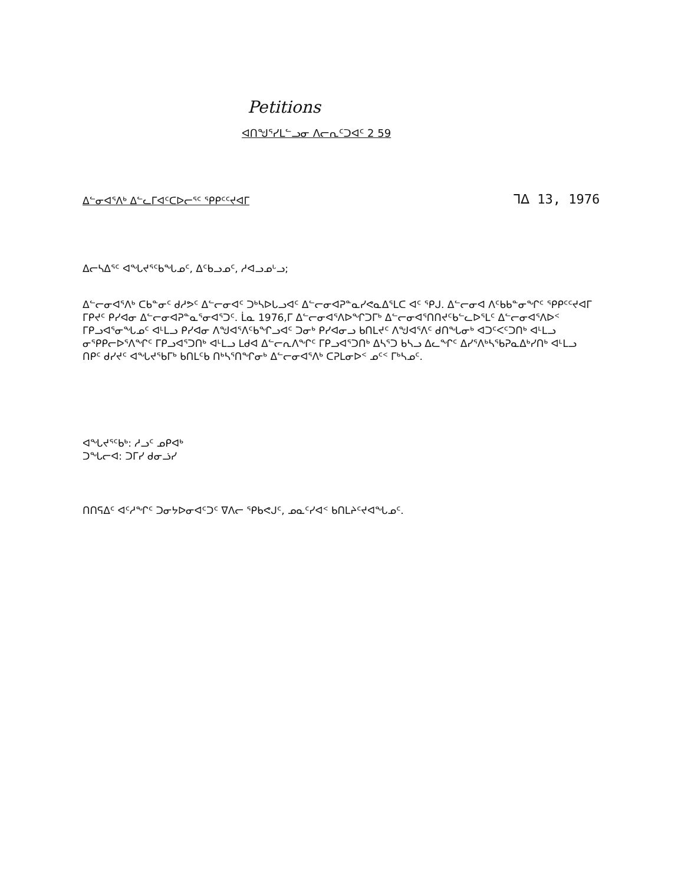Petitions
ᐊᑎᖑᕐᓯᒪᓪᓗᓂ ᐱᓕᕆᑦᑐᐊᑦ 2 59
ᐃᓪᓂᐊᕐᐱᒃ ᐃᓪᓚᒥᐊᑦᑕᐅᓕᕐᑦ ᕿᑭᑦᑦᔪᐊᒥ ᒣᐃ 13, 1976
ᐃᓕᓴᐃᕐᑦ ᐊᖓᔪᕐᑦᑲᖓᓄᑦ, ᐃᑦᑲᓗᓄᑦ, ᓱᐊᓗᓄᒡᓗ;
ᐃᓪᓕᓂᐊᕐᐱᒃ ᑕᑲᓐᓂᑦ ᑯᓱᕗᑦ ᐃᓪᓕᓂᐊᑦ ᑐᒃᓴᐅᒐᓗᐊᑦ ᐃᓪᓕᓂᐊᕈᓐᓇᓯᕙᓇᐃᕐᒪᑕ ᐊᑦ ᕿᒍ. ᐃᓪᓕᓂᐊ ᐱᑦᑲᑲᓐᓂᖏᑦ ᕿᑭᑦᑦᔪᐊᒥ ᒥᑭᔪᑦ ᑭᓯᐊᓂ ᐃᓪᓕᓂᐊᕈᓐᓇᕐᓂᐊᕐᑐᑦ. ᒫᓇ 1976,ᒥ ᐃᓪᓕᓂᐊᕐᐱᐅᖏᑐᒥᒃ ᐃᓪᓕᓂᐊᕐᑎᑎᔪᑦᑲᓪᓚᐅᕐᒪᑦ ᐃᓪᓕᓂᐊᕐᐱᐅᑉ ᒥᑭᓗᐊᕐᓂᖓᓄᑦ ᐊᒻᒪᓗ ᑭᓯᐊᓂ ᐱᖑᐊᕐᐱᑦᑲᖏᓗᐊᑦ ᑐᓂᒃ ᑭᓯᐊᓂᓗ ᑲᑎᒪᔪᑦ ᐱᖑᐊᕐᐱᑦ ᑯᑎᖓᓂᒃ ᐊᑐᑦᐸᑦᑐᑎᒃ ᐊᒻᒪᓗ ᓂᕿᑭᓕᐅᕐᐱᖏᑦ ᒥᑭᓗᐊᕐᑐᑎᒃ ᐊᒻᒪᓗ ᒪᑯᐊ ᐃᓪᓕᕆᐱᖏᑦ ᒥᑭᓗᐊᕐᑐᑎᒃ ᐃᓴᕐᑐ ᑲᓴᓗ ᐃᓚᖏᑦ ᐃᓯᕐᐱᒃᓴᕐᑲᕈᓇᐃᒃᓯᑎᒃ ᐊᒻᒪᓗ ᑎᑭᑦ ᑯᓯᔪᑦ ᐊᖓᔪᕐᑲᒥᒃ ᑲᑎᒪᑦᑲ ᑎᒃᓴᕐᑎᖏᓂᒃ ᐃᓪᓕᓂᐊᕐᐱᒃ ᑕᕈᒪᓂᐅᑉ ᓄᑦᑉ ᒥᒃᓴᓄᑦ.
ᐊᖓᔪᕐᑦᑲᒃ: ᓱᓗᑦ ᓄᑭᐊᒃ
ᑐᖓᓕᐊ: ᑐᒥᓯ ᑯᓂᓘᓯ
ᑎᑎᕋᐃᑦ ᐊᑦᓱᖏᑦ ᑐᓂᔭᐅᓂᐊᑦᑐᑦ ᐁᐱᓕ ᕿᑲᕙᒍᑦ, ᓄᓇᑦᓯᐊᑉ ᑲᑎᒪᔨᑦᔪᐊᖓᓄᑦ.